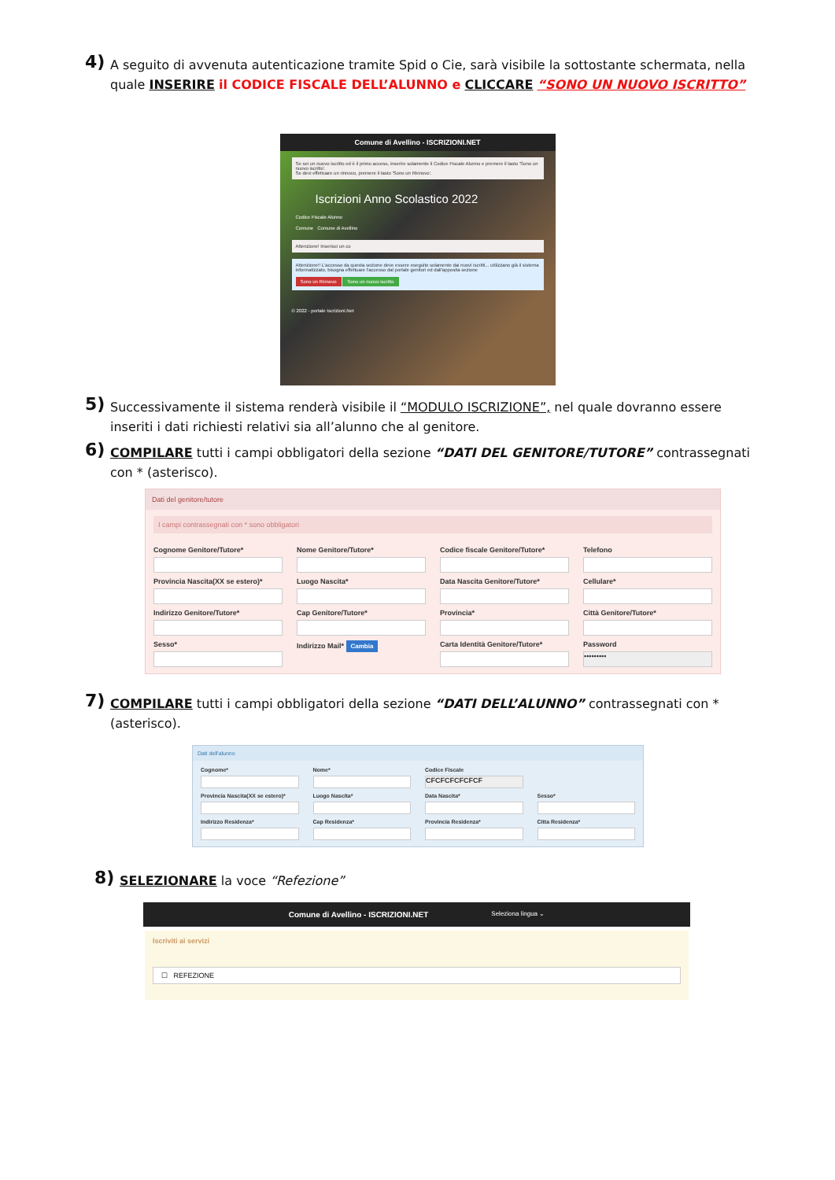4) A seguito di avvenuta autenticazione tramite Spid o Cie, sarà visibile la sottostante schermata, nella quale INSERIRE il CODICE FISCALE DELL’ALUNNO e CLICCARE “SONO UN NUOVO ISCRITTO”
Comune di Avellino - ISCRIZIONI.NET
Se sei un nuovo iscritto ed è il primo acceso, inserire solamente il Codice Fiscale Alunno e premere il tasto 'Sono un nuovo iscritto'.
Se devi effettuare un rinnovo, premere il tasto 'Sono un Rinnovo'.
Iscrizioni Anno Scolastico 2022
Codice Fiscale Alunno
Comune Comune di Avellino
Attenzione! Inserisci un co
Attenzione!! L'accesso da questa sezione deve essere eseguito solamente dai nuovi iscritti... utilizzano già il sistema informatizzato, bisogna effettuare l'accesso dal portale genitori ed dall'apposita sezione
Sono un Rinnovo Sono un nuovo iscritto
© 2022 - portale Iscrizioni.Net
5) Successivamente il sistema renderà visibile il “MODULO ISCRIZIONE”, nel quale dovranno essere inseriti i dati richiesti relativi sia all’alunno che al genitore.
6) COMPILARE tutti i campi obbligatori della sezione “DATI DEL GENITORE/TUTORE” contrassegnati con * (asterisco).
Dati del genitore/tutore
I campi contrassegnati con * sono obbligatori
Cognome Genitore/Tutore*
Nome Genitore/Tutore*
Codice fiscale Genitore/Tutore*
Telefono
Provincia Nascita(XX se estero)*
Luogo Nascita*
Data Nascita Genitore/Tutore*
Cellulare*
Indirizzo Genitore/Tutore*
Cap Genitore/Tutore*
Provincia*
Città Genitore/Tutore*
Sesso*
Indirizzo Mail* Cambia
Carta Identità Genitore/Tutore*
Password
•••••••••
7) COMPILARE tutti i campi obbligatori della sezione “DATI DELL’ALUNNO” contrassegnati con * (asterisco).
Dati dell'alunno
Cognome*
Nome*
Codice Fiscale
CFCFCFCFCFCF
Provincia Nascita(XX se estero)*
Luogo Nascita*
Data Nascita*
Sesso*
Indirizzo Residenza*
Cap Residenza*
Provincia Residenza*
Citta Residenza*
8) SELEZIONARE la voce “Refezione”
Comune di Avellino - ISCRIZIONI.NET Seleziona lingua ⌄
Iscriviti ai servizi
☐ REFEZIONE